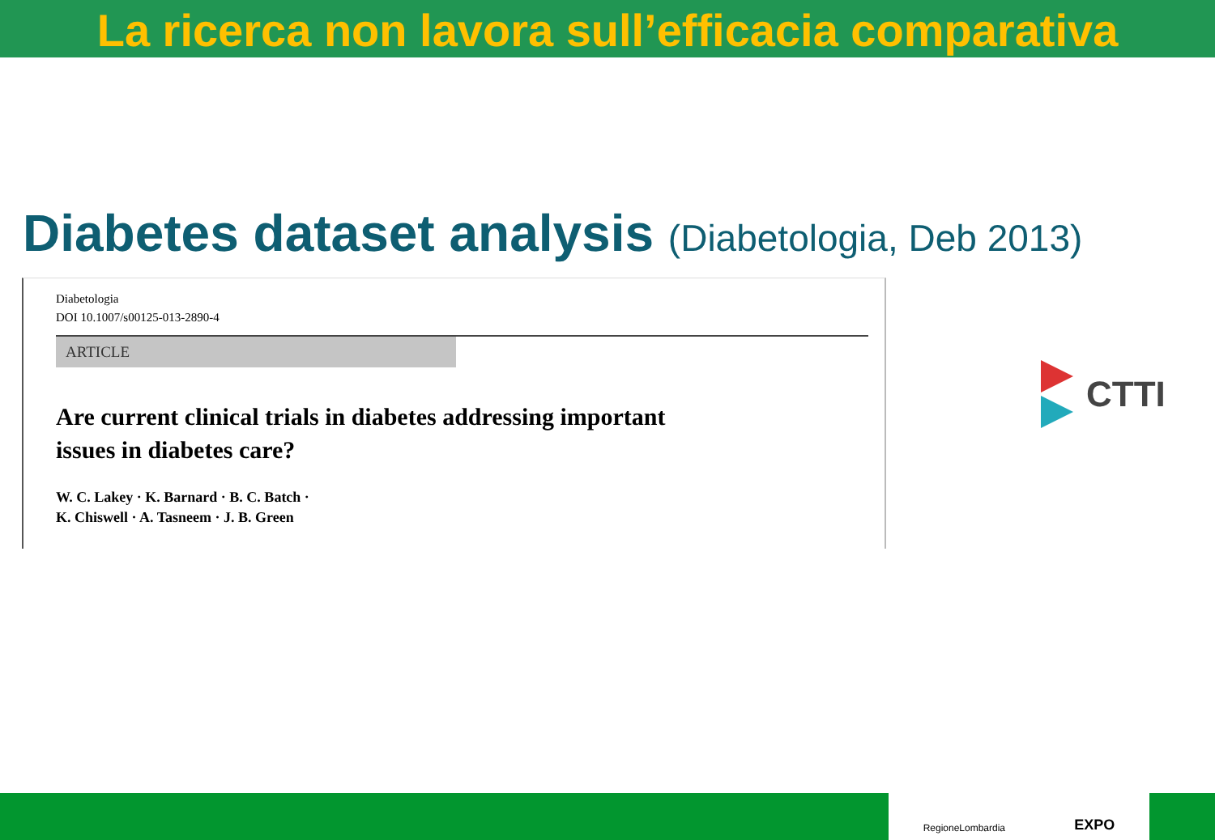La ricerca non lavora sull’efficacia comparativa
Diabetes dataset analysis (Diabetologia, Deb 2013)
Diabetologia
DOI 10.1007/s00125-013-2890-4
ARTICLE
Are current clinical trials in diabetes addressing important
issues in diabetes care?
W. C. Lakey · K. Barnard · B. C. Batch ·
K. Chiswell · A. Tasneem · J. B. Green
CTTI
RegioneLombardia EXPO